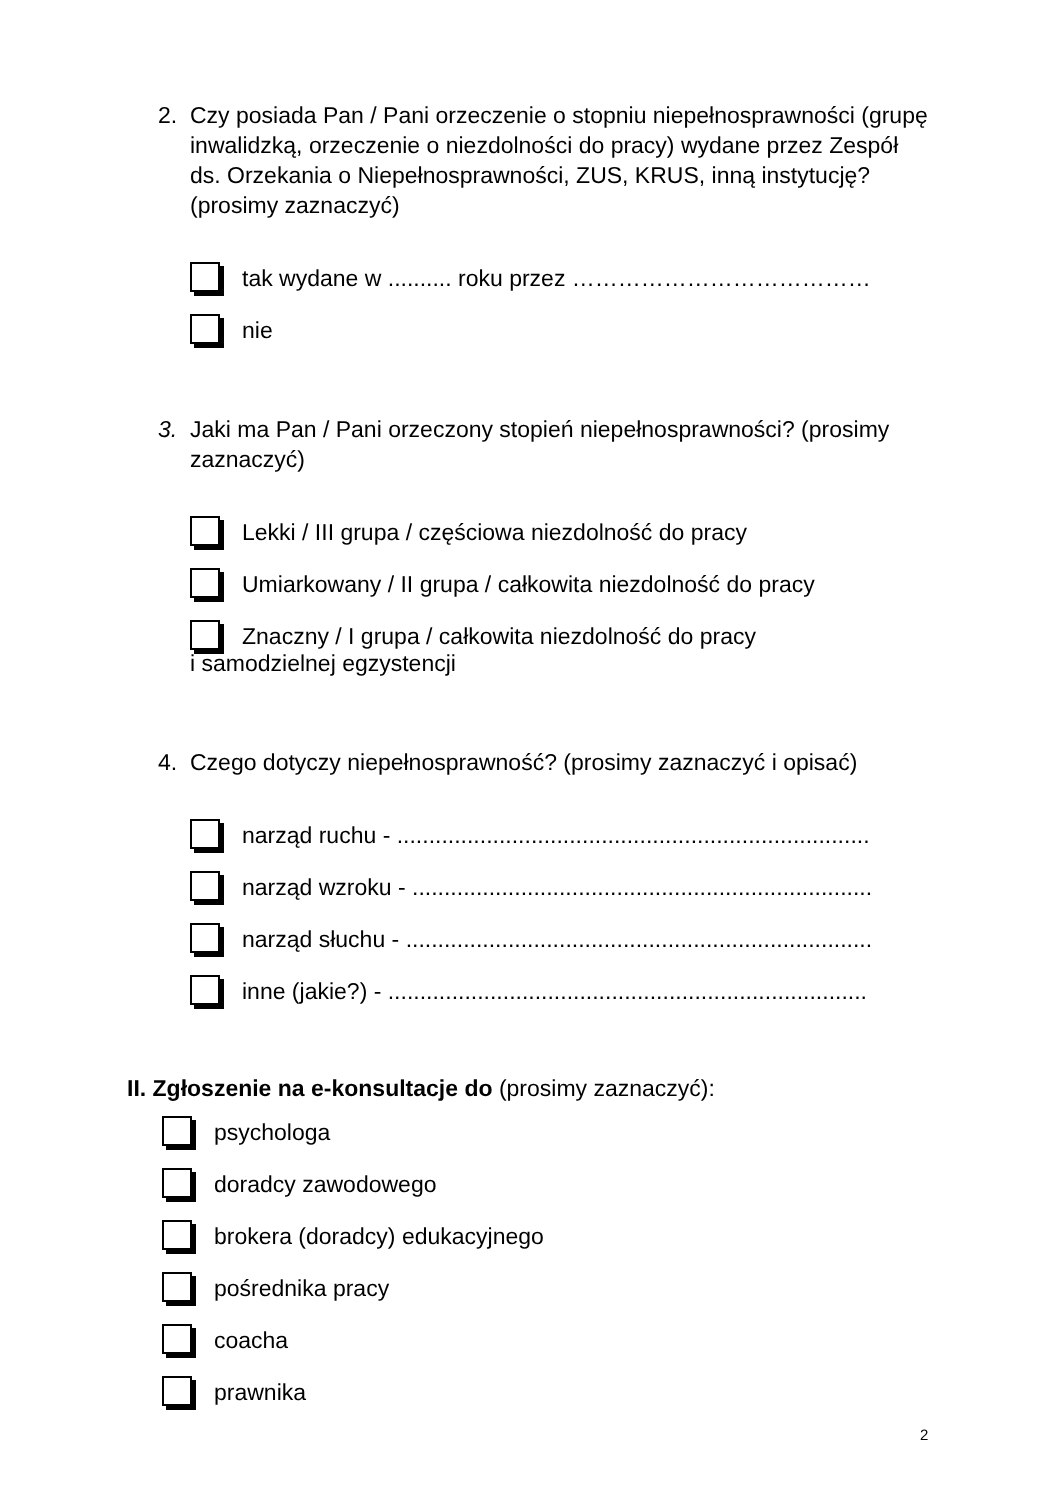2. Czy posiada Pan / Pani orzeczenie o stopniu niepełnosprawności (grupę inwalidzką, orzeczenie o niezdolności do pracy) wydane przez Zespół ds. Orzekania o Niepełnosprawności, ZUS, KRUS, inną instytucję? (prosimy zaznaczyć)
tak wydane w .......... roku przez …………………………………
nie
3. Jaki ma Pan / Pani orzeczony stopień niepełnosprawności? (prosimy zaznaczyć)
Lekki / III grupa / częściowa niezdolność do pracy
Umiarkowany / II grupa / całkowita niezdolność do pracy
Znaczny / I grupa / całkowita niezdolność do pracy
i samodzielnej egzystencji
4. Czego dotyczy niepełnosprawność? (prosimy zaznaczyć i opisać)
narząd ruchu - ..........................................................................
narząd wzroku - ........................................................................
narząd słuchu - .........................................................................
inne (jakie?) - ...........................................................................
II. Zgłoszenie na e-konsultacje do (prosimy zaznaczyć):
psychologa
doradcy zawodowego
brokera (doradcy) edukacyjnego
pośrednika pracy
coacha
prawnika
2